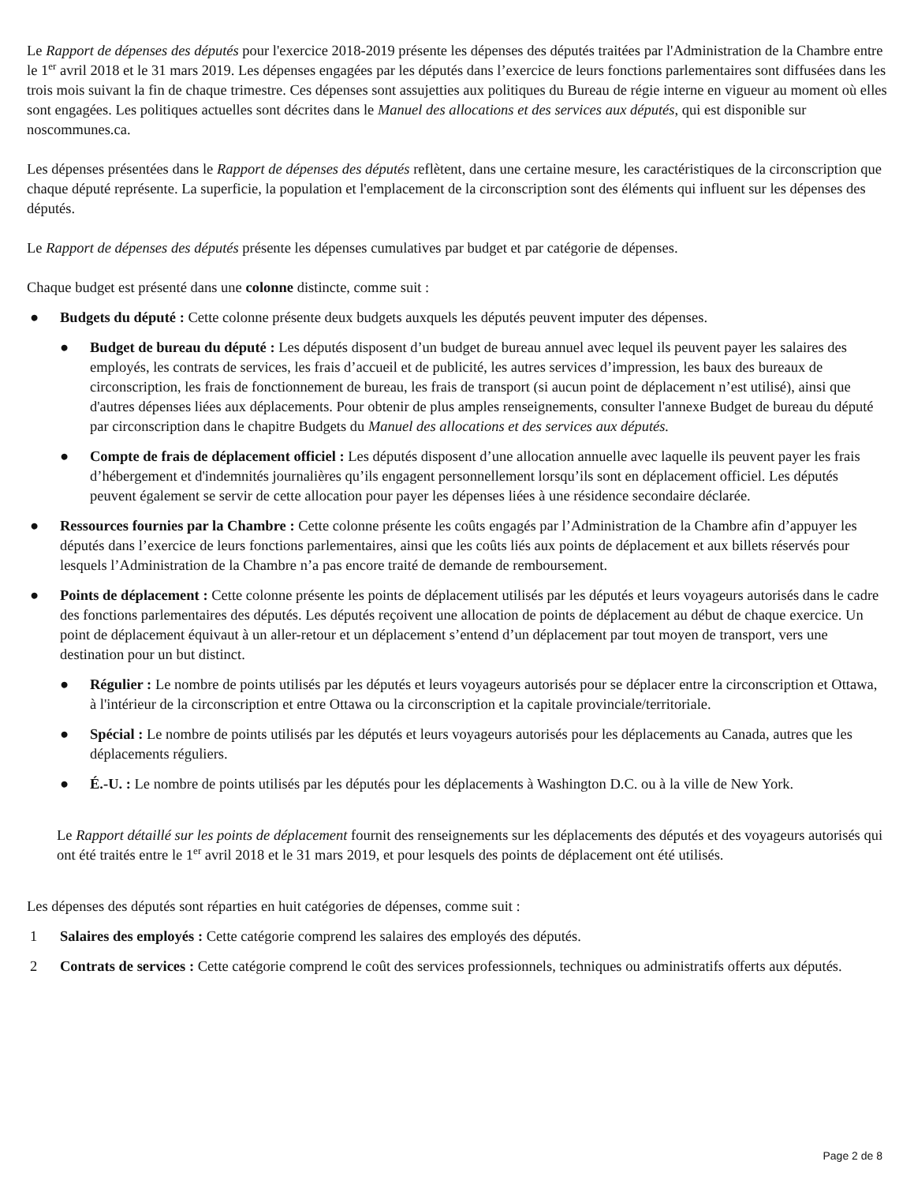Le Rapport de dépenses des députés pour l'exercice 2018-2019 présente les dépenses des députés traitées par l'Administration de la Chambre entre le 1<sup>er</sup> avril 2018 et le 31 mars 2019. Les dépenses engagées par les députés dans l’exercice de leurs fonctions parlementaires sont diffusées dans les trois mois suivant la fin de chaque trimestre. Ces dépenses sont assujetties aux politiques du Bureau de régie interne en vigueur au moment où elles sont engagées. Les politiques actuelles sont décrites dans le Manuel des allocations et des services aux députés, qui est disponible sur noscommunes.ca.
Les dépenses présentées dans le Rapport de dépenses des députés reflètent, dans une certaine mesure, les caractéristiques de la circonscription que chaque député représente. La superficie, la population et l'emplacement de la circonscription sont des éléments qui influent sur les dépenses des députés.
Le Rapport de dépenses des députés présente les dépenses cumulatives par budget et par catégorie de dépenses.
Chaque budget est présenté dans une colonne distincte, comme suit :
● Budgets du député : Cette colonne présente deux budgets auxquels les députés peuvent imputer des dépenses.
● Budget de bureau du député : Les députés disposent d’un budget de bureau annuel avec lequel ils peuvent payer les salaires des employés, les contrats de services, les frais d’accueil et de publicité, les autres services d’impression, les baux des bureaux de circonscription, les frais de fonctionnement de bureau, les frais de transport (si aucun point de déplacement n’est utilisé), ainsi que d'autres dépenses liées aux déplacements. Pour obtenir de plus amples renseignements, consulter l'annexe Budget de bureau du député par circonscription dans le chapitre Budgets du Manuel des allocations et des services aux députés.
● Compte de frais de déplacement officiel : Les députés disposent d’une allocation annuelle avec laquelle ils peuvent payer les frais d’hébergement et d'indemnités journalières qu’ils engagent personnellement lorsqu’ils sont en déplacement officiel. Les députés peuvent également se servir de cette allocation pour payer les dépenses liées à une résidence secondaire déclarée.
● Ressources fournies par la Chambre : Cette colonne présente les coûts engagés par l’Administration de la Chambre afin d’appuyer les députés dans l’exercice de leurs fonctions parlementaires, ainsi que les coûts liés aux points de déplacement et aux billets réservés pour lesquels l’Administration de la Chambre n’a pas encore traité de demande de remboursement.
● Points de déplacement : Cette colonne présente les points de déplacement utilisés par les députés et leurs voyageurs autorisés dans le cadre des fonctions parlementaires des députés. Les députés reçoivent une allocation de points de déplacement au début de chaque exercice. Un point de déplacement équivaut à un aller-retour et un déplacement s’entend d’un déplacement par tout moyen de transport, vers une destination pour un but distinct.
● Régulier : Le nombre de points utilisés par les députés et leurs voyageurs autorisés pour se déplacer entre la circonscription et Ottawa, à l'intérieur de la circonscription et entre Ottawa ou la circonscription et la capitale provinciale/territoriale.
● Spécial : Le nombre de points utilisés par les députés et leurs voyageurs autorisés pour les déplacements au Canada, autres que les déplacements réguliers.
● É.-U. : Le nombre de points utilisés par les députés pour les déplacements à Washington D.C. ou à la ville de New York.
Le Rapport détaillé sur les points de déplacement fournit des renseignements sur les déplacements des députés et des voyageurs autorisés qui ont été traités entre le 1<sup>er</sup> avril 2018 et le 31 mars 2019, et pour lesquels des points de déplacement ont été utilisés.
Les dépenses des députés sont réparties en huit catégories de dépenses, comme suit :
1 Salaires des employés : Cette catégorie comprend les salaires des employés des députés.
2 Contrats de services : Cette catégorie comprend le coût des services professionnels, techniques ou administratifs offerts aux députés.
Page 2 de 8